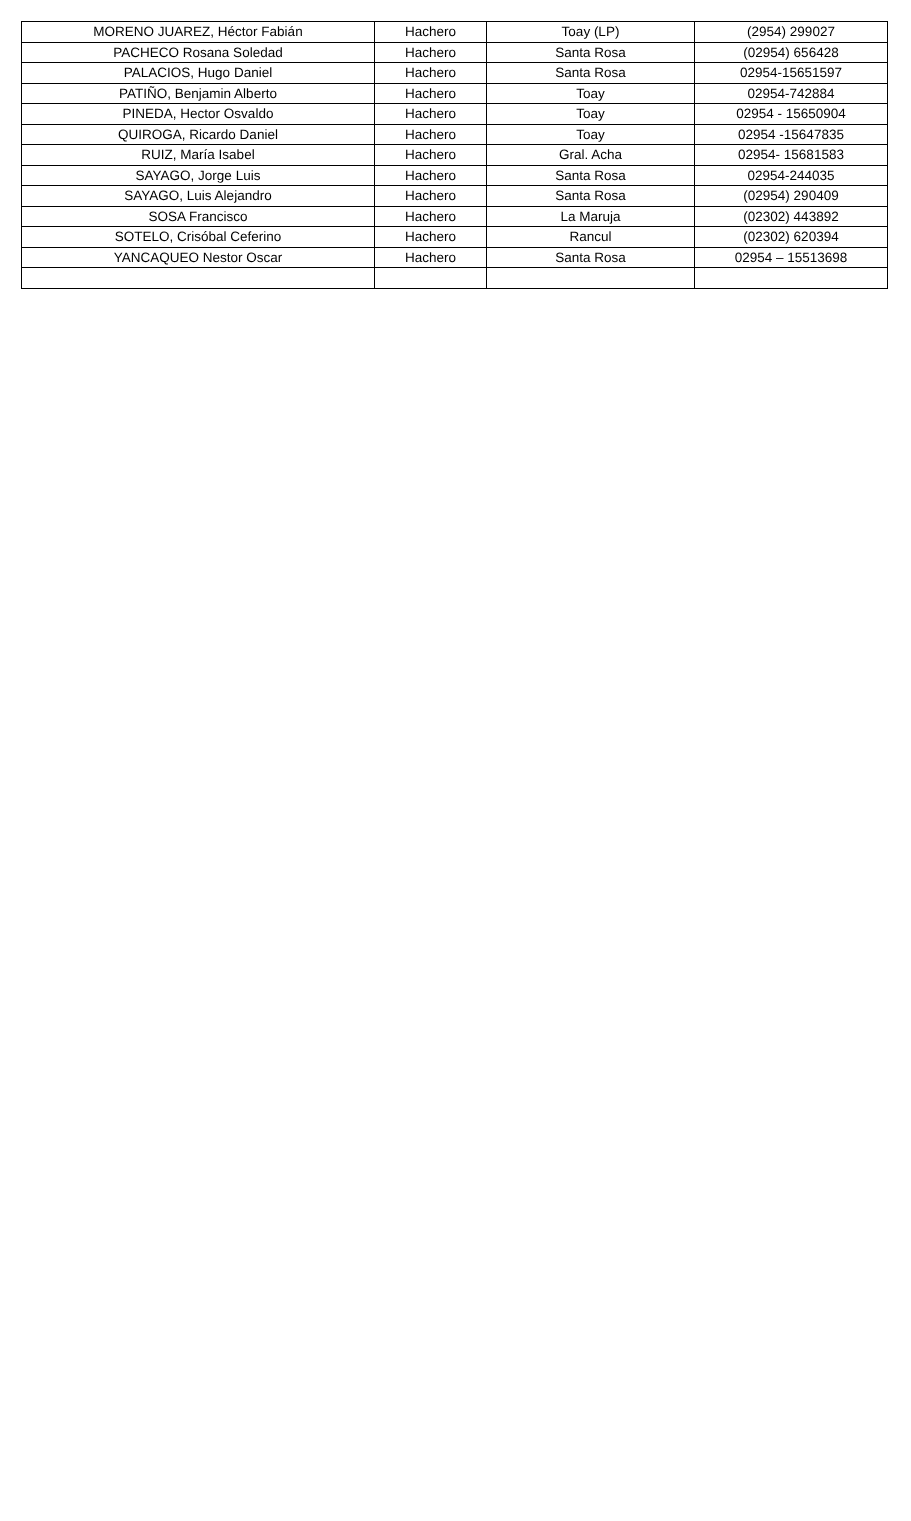| MORENO JUAREZ, Héctor Fabián | Hachero | Toay (LP) | (2954) 299027 |
| PACHECO Rosana Soledad | Hachero | Santa Rosa | (02954) 656428 |
| PALACIOS, Hugo Daniel | Hachero | Santa Rosa | 02954-15651597 |
| PATIÑO, Benjamin Alberto | Hachero | Toay | 02954-742884 |
| PINEDA, Hector Osvaldo | Hachero | Toay | 02954 - 15650904 |
| QUIROGA, Ricardo Daniel | Hachero | Toay | 02954 -15647835 |
| RUIZ, María Isabel | Hachero | Gral. Acha | 02954- 15681583 |
| SAYAGO, Jorge Luis | Hachero | Santa Rosa | 02954-244035 |
| SAYAGO, Luis Alejandro | Hachero | Santa Rosa | (02954) 290409 |
| SOSA Francisco | Hachero | La Maruja | (02302) 443892 |
| SOTELO, Crisóbal Ceferino | Hachero | Rancul | (02302) 620394 |
| YANCAQUEO Nestor Oscar | Hachero | Santa Rosa | 02954 – 15513698 |